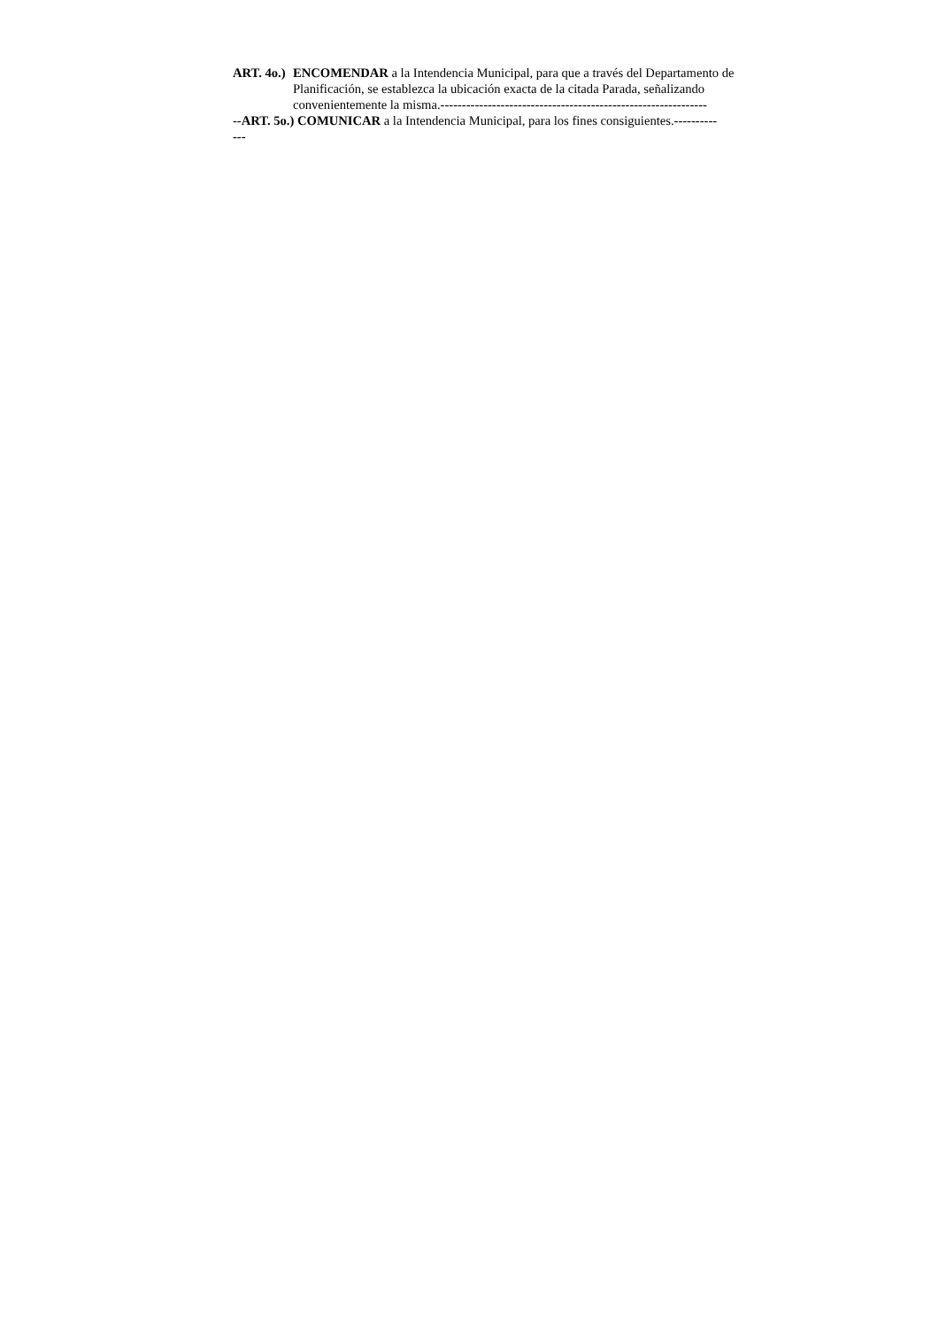ART. 4o.)
ENCOMENDAR a la Intendencia Municipal, para que a través del Departamento de Planificación, se establezca la ubicación exacta de la citada Parada, señalizando convenientemente la misma.--------------------------------------------------------------
--ART. 5o.) COMUNICAR a la Intendencia Municipal, para los fines consiguientes.----------
---